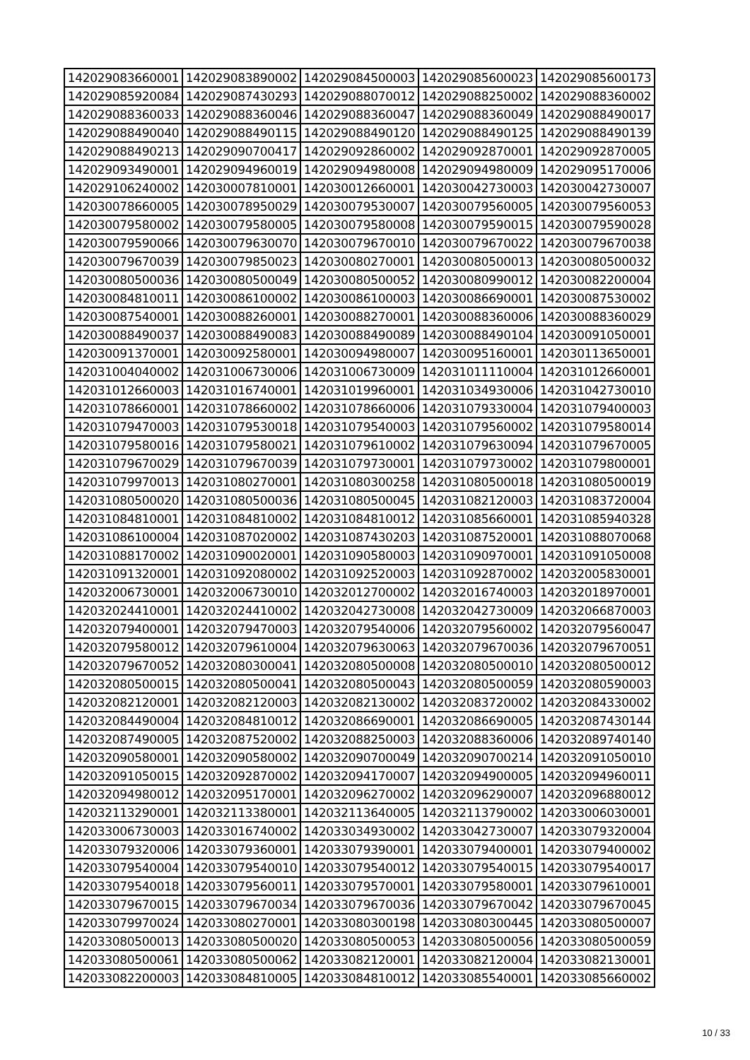| 142029083660001 | 142029083890002 | 142029084500003 | 142029085600023 | 142029085600173 |
| 142029085920084 | 142029087430293 | 142029088070012 | 142029088250002 | 142029088360002 |
| 142029088360033 | 142029088360046 | 142029088360047 | 142029088360049 | 142029088490017 |
| 142029088490040 | 142029088490115 | 142029088490120 | 142029088490125 | 142029088490139 |
| 142029088490213 | 142029090700417 | 142029092860002 | 142029092870001 | 142029092870005 |
| 142029093490001 | 142029094960019 | 142029094980008 | 142029094980009 | 142029095170006 |
| 142029106240002 | 142030007810001 | 142030012660001 | 142030042730003 | 142030042730007 |
| 142030078660005 | 142030078950029 | 142030079530007 | 142030079560005 | 142030079560053 |
| 142030079580002 | 142030079580005 | 142030079580008 | 142030079590015 | 142030079590028 |
| 142030079590066 | 142030079630070 | 142030079670010 | 142030079670022 | 142030079670038 |
| 142030079670039 | 142030079850023 | 142030080270001 | 142030080500013 | 142030080500032 |
| 142030080500036 | 142030080500049 | 142030080500052 | 142030080990012 | 142030082200004 |
| 142030084810011 | 142030086100002 | 142030086100003 | 142030086690001 | 142030087530002 |
| 142030087540001 | 142030088260001 | 142030088270001 | 142030088360006 | 142030088360029 |
| 142030088490037 | 142030088490083 | 142030088490089 | 142030088490104 | 142030091050001 |
| 142030091370001 | 142030092580001 | 142030094980007 | 142030095160001 | 142030113650001 |
| 142031004040002 | 142031006730006 | 142031006730009 | 142031011110004 | 142031012660001 |
| 142031012660003 | 142031016740001 | 142031019960001 | 142031034930006 | 142031042730010 |
| 142031078660001 | 142031078660002 | 142031078660006 | 142031079330004 | 142031079400003 |
| 142031079470003 | 142031079530018 | 142031079540003 | 142031079560002 | 142031079580014 |
| 142031079580016 | 142031079580021 | 142031079610002 | 142031079630094 | 142031079670005 |
| 142031079670029 | 142031079670039 | 142031079730001 | 142031079730002 | 142031079800001 |
| 142031079970013 | 142031080270001 | 142031080300258 | 142031080500018 | 142031080500019 |
| 142031080500020 | 142031080500036 | 142031080500045 | 142031082120003 | 142031083720004 |
| 142031084810001 | 142031084810002 | 142031084810012 | 142031085660001 | 142031085940328 |
| 142031086100004 | 142031087020002 | 142031087430203 | 142031087520001 | 142031088070068 |
| 142031088170002 | 142031090020001 | 142031090580003 | 142031090970001 | 142031091050008 |
| 142031091320001 | 142031092080002 | 142031092520003 | 142031092870002 | 142032005830001 |
| 142032006730001 | 142032006730010 | 142032012700002 | 142032016740003 | 142032018970001 |
| 142032024410001 | 142032024410002 | 142032042730008 | 142032042730009 | 142032066870003 |
| 142032079400001 | 142032079470003 | 142032079540006 | 142032079560002 | 142032079560047 |
| 142032079580012 | 142032079610004 | 142032079630063 | 142032079670036 | 142032079670051 |
| 142032079670052 | 142032080300041 | 142032080500008 | 142032080500010 | 142032080500012 |
| 142032080500015 | 142032080500041 | 142032080500043 | 142032080500059 | 142032080590003 |
| 142032082120001 | 142032082120003 | 142032082130002 | 142032083720002 | 142032084330002 |
| 142032084490004 | 142032084810012 | 142032086690001 | 142032086690005 | 142032087430144 |
| 142032087490005 | 142032087520002 | 142032088250003 | 142032088360006 | 142032089740140 |
| 142032090580001 | 142032090580002 | 142032090700049 | 142032090700214 | 142032091050010 |
| 142032091050015 | 142032092870002 | 142032094170007 | 142032094900005 | 142032094960011 |
| 142032094980012 | 142032095170001 | 142032096270002 | 142032096290007 | 142032096880012 |
| 142032113290001 | 142032113380001 | 142032113640005 | 142032113790002 | 142033006030001 |
| 142033006730003 | 142033016740002 | 142033034930002 | 142033042730007 | 142033079320004 |
| 142033079320006 | 142033079360001 | 142033079390001 | 142033079400001 | 142033079400002 |
| 142033079540004 | 142033079540010 | 142033079540012 | 142033079540015 | 142033079540017 |
| 142033079540018 | 142033079560011 | 142033079570001 | 142033079580001 | 142033079610001 |
| 142033079670015 | 142033079670034 | 142033079670036 | 142033079670042 | 142033079670045 |
| 142033079970024 | 142033080270001 | 142033080300198 | 142033080300445 | 142033080500007 |
| 142033080500013 | 142033080500020 | 142033080500053 | 142033080500056 | 142033080500059 |
| 142033080500061 | 142033080500062 | 142033082120001 | 142033082120004 | 142033082130001 |
| 142033082200003 | 142033084810005 | 142033084810012 | 142033085540001 | 142033085660002 |
10 / 33